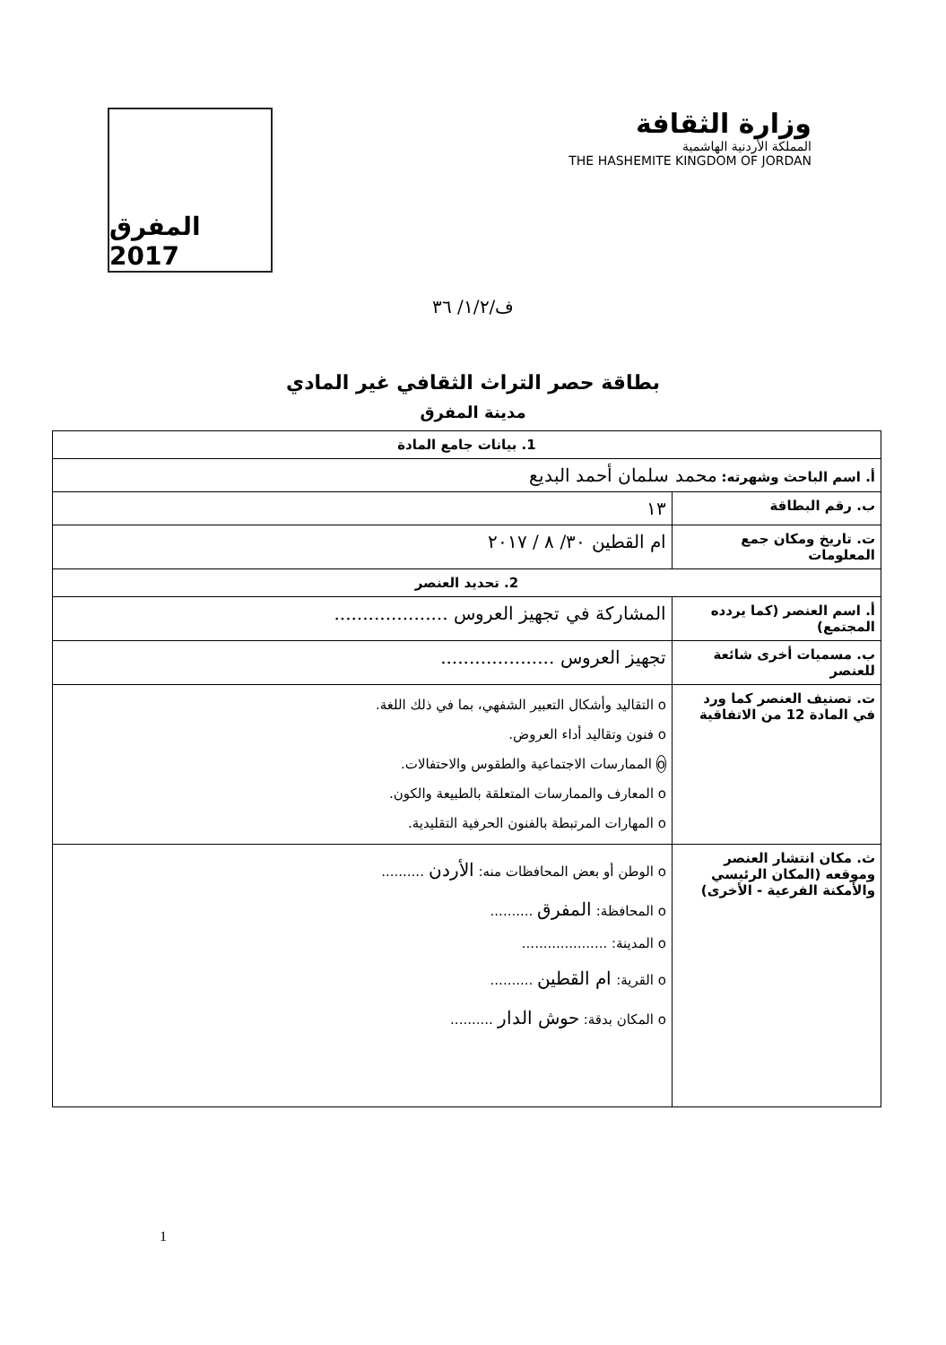المفرق 2017
وزارة الثقافة
المملكة الأردنية الهاشمية
THE HASHEMITE KINGDOM OF JORDAN
ف/١/٢/ ٣٦
بطاقة حصر التراث الثقافي غير المادي
مدينة المفرق
| 1. بيانات جامع المادة | |
| --- | --- |
| أ. اسم الباحث وشهرته: محمد سلمان أحمد البديع | |
| ب. رقم البطاقة | ١٣ |
| ت. تاريخ ومكان جمع المعلومات | ام القطين ٣٠/ ٨ / ٢٠١٧ |
| 2. تحديد العنصر | |
| أ. اسم العنصر (كما يردده المجتمع) | المشاركة في تجهيز العروس .................... |
| ب. مسميات أخرى شائعة للعنصر | تجهيز العروس .................... |
| ت. تصنيف العنصر كما ورد في المادة 12 من الاتفاقية | o التقاليد وأشكال التعبير الشفهي، بما في ذلك اللغة. o فنون وتقاليد أداء العروض. o الممارسات الاجتماعية والطقوس والاحتفالات. o المعارف والممارسات المتعلقة بالطبيعة والكون. o المهارات المرتبطة بالفنون الحرفية التقليدية. |
| ث. مكان انتشار العنصر وموقعه (المكان الرئيسي والأمكنة الفرعية - الأخرى) | o الوطن أو بعض المحافظات منه: الأردن .......... o المحافظة: المفرق .......... o المدينة: .................... o القرية: ام القطين .......... o المكان بدقة: حوش الدار .......... |
1